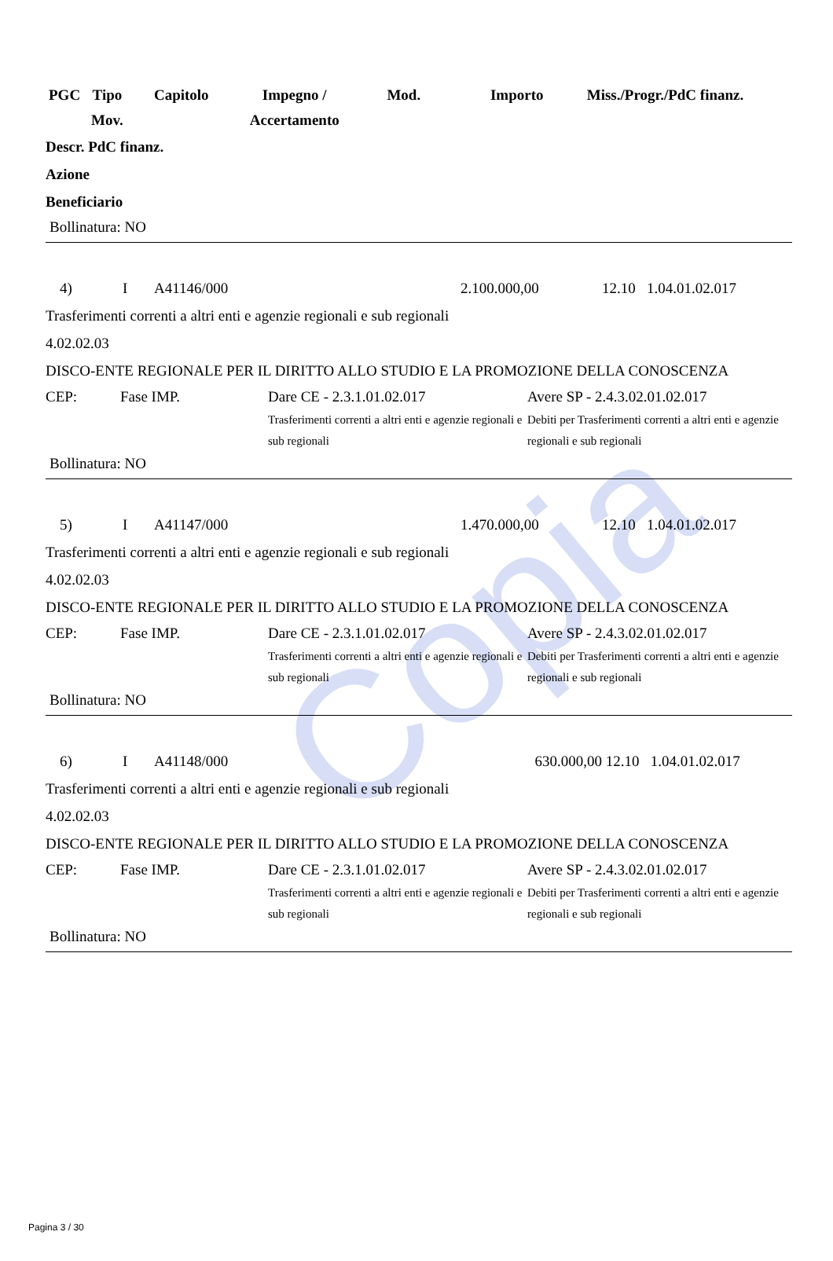Copia
| PGC | Tipo Mov. | Capitolo | Impegno / Accertamento | Mod. | Importo | Miss./Progr./PdC finanz. |
| --- | --- | --- | --- | --- | --- | --- |
Descr. PdC finanz.
Azione
Beneficiario
Bollinatura: NO
4) I A41146/000 2.100.000,00 12.10 1.04.01.02.017
Trasferimenti correnti a altri enti e agenzie regionali e sub regionali
4.02.02.03
DISCO-ENTE REGIONALE PER IL DIRITTO ALLO STUDIO E LA PROMOZIONE DELLA CONOSCENZA
CEP: Fase IMP. Dare CE - 2.3.1.01.02.017
Trasferimenti correnti a altri enti e agenzie regionali e sub regionali
Avere SP - 2.4.3.02.01.02.017
Debiti per Trasferimenti correnti a altri enti e agenzie regionali e sub regionali
Bollinatura: NO
5) I A41147/000 1.470.000,00 12.10 1.04.01.02.017
Trasferimenti correnti a altri enti e agenzie regionali e sub regionali
4.02.02.03
DISCO-ENTE REGIONALE PER IL DIRITTO ALLO STUDIO E LA PROMOZIONE DELLA CONOSCENZA
CEP: Fase IMP. Dare CE - 2.3.1.01.02.017
Trasferimenti correnti a altri enti e agenzie regionali e sub regionali
Avere SP - 2.4.3.02.01.02.017
Debiti per Trasferimenti correnti a altri enti e agenzie regionali e sub regionali
Bollinatura: NO
6) I A41148/000 630.000,00 12.10 1.04.01.02.017
Trasferimenti correnti a altri enti e agenzie regionali e sub regionali
4.02.02.03
DISCO-ENTE REGIONALE PER IL DIRITTO ALLO STUDIO E LA PROMOZIONE DELLA CONOSCENZA
CEP: Fase IMP. Dare CE - 2.3.1.01.02.017
Trasferimenti correnti a altri enti e agenzie regionali e sub regionali
Avere SP - 2.4.3.02.01.02.017
Debiti per Trasferimenti correnti a altri enti e agenzie regionali e sub regionali
Bollinatura: NO
Pagina 3 / 30